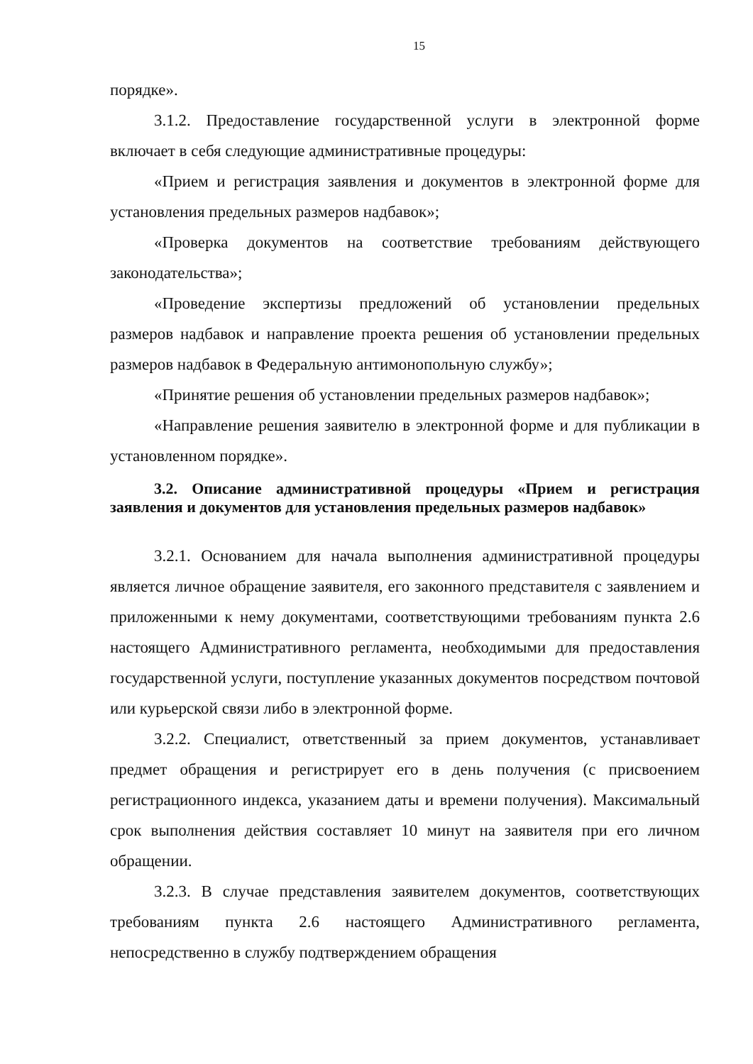15
порядке».
3.1.2. Предоставление государственной услуги в электронной форме включает в себя следующие административные процедуры:
«Прием и регистрация заявления и документов в электронной форме для установления предельных размеров надбавок»;
«Проверка документов на соответствие требованиям действующего законодательства»;
«Проведение экспертизы предложений об установлении предельных размеров надбавок и направление проекта решения об установлении предельных размеров надбавок в Федеральную антимонопольную службу»;
«Принятие решения об установлении предельных размеров надбавок»;
«Направление решения заявителю в электронной форме и для публикации в установленном порядке».
3.2. Описание административной процедуры «Прием и регистрация заявления и документов для установления предельных размеров надбавок»
3.2.1. Основанием для начала выполнения административной процедуры является личное обращение заявителя, его законного представителя с заявлением и приложенными к нему документами, соответствующими требованиям пункта 2.6 настоящего Административного регламента, необходимыми для предоставления государственной услуги, поступление указанных документов посредством почтовой или курьерской связи либо в электронной форме.
3.2.2. Специалист, ответственный за прием документов, устанавливает предмет обращения и регистрирует его в день получения (с присвоением регистрационного индекса, указанием даты и времени получения). Максимальный срок выполнения действия составляет 10 минут на заявителя при его личном обращении.
3.2.3. В случае представления заявителем документов, соответствующих требованиям пункта 2.6 настоящего Административного регламента, непосредственно в службу подтверждением обращения